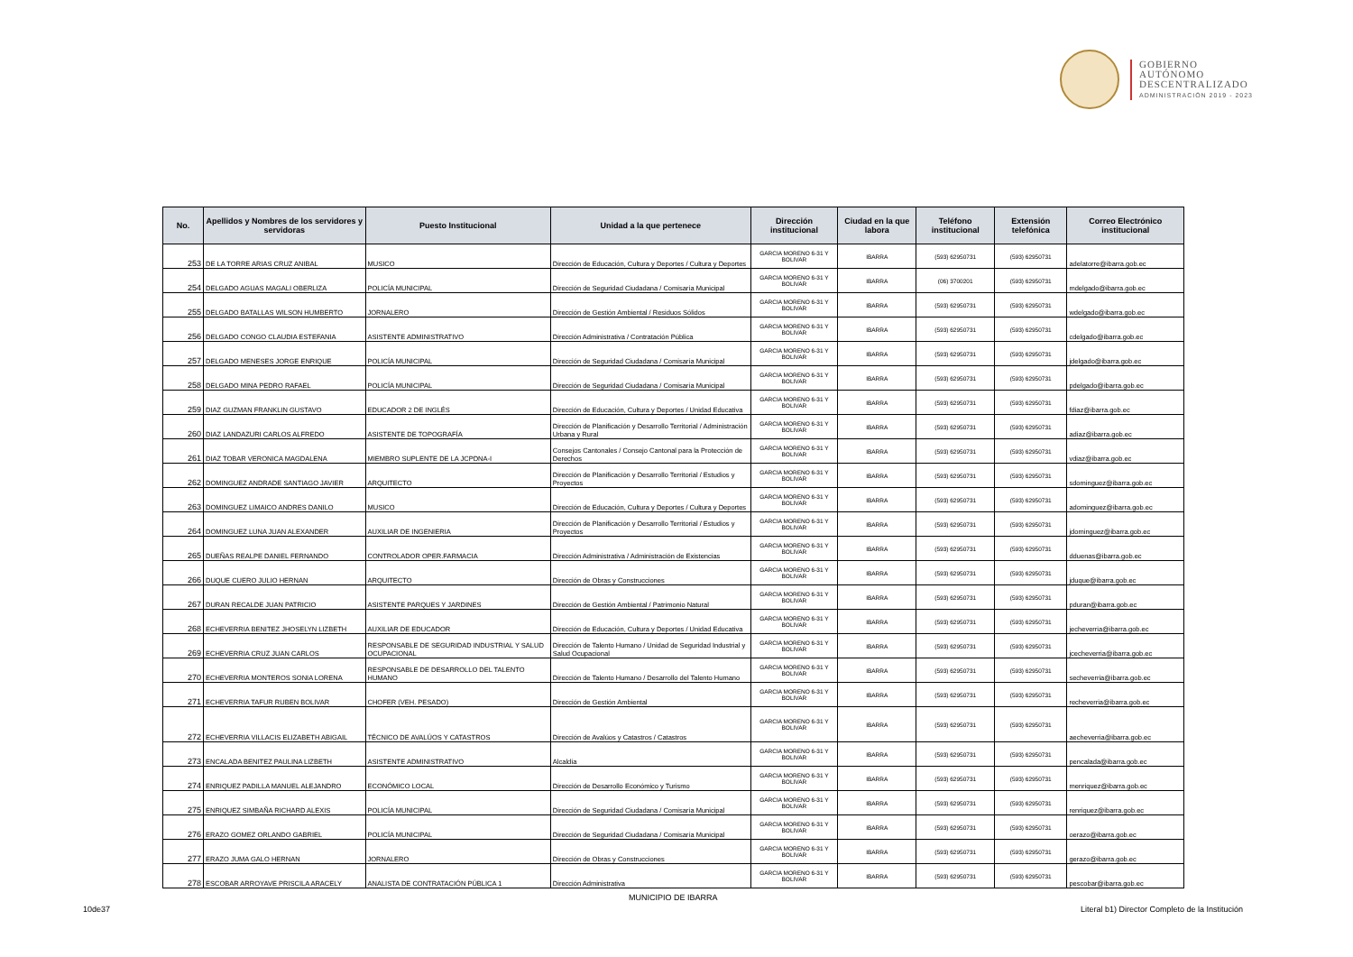GOBIERNO
AUTÓNOMO
DESCENTRALIZADO
ADMINISTRACIÓN 2019 - 2023
| No. | Apellidos y Nombres de los servidores y servidoras | Puesto Institucional | Unidad a la que pertenece | Dirección institucional | Ciudad en la que labora | Teléfono institucional | Extensión telefónica | Correo Electrónico institucional |
| --- | --- | --- | --- | --- | --- | --- | --- | --- |
| 253 | DE LA TORRE ARIAS CRUZ ANIBAL | MUSICO | Dirección de Educación, Cultura y Deportes / Cultura y Deportes | GARCIA MORENO 6-31 Y BOLIVAR | IBARRA | (593) 62950731 | (593) 62950731 | adelatorre@ibarra.gob.ec |
| 254 | DELGADO AGUAS MAGALI OBERLIZA | POLICÍA MUNICIPAL | Dirección de Seguridad Ciudadana / Comisaría Municipal | GARCIA MORENO 6-31 Y BOLIVAR | IBARRA | (06) 3700201 | (593) 62950731 | mdelgado@ibarra.gob.ec |
| 255 | DELGADO BATALLAS WILSON HUMBERTO | JORNALERO | Dirección de Gestión Ambiental / Residuos Sólidos | GARCIA MORENO 6-31 Y BOLIVAR | IBARRA | (593) 62950731 | (593) 62950731 | wdelgado@ibarra.gob.ec |
| 256 | DELGADO CONGO CLAUDIA ESTEFANIA | ASISTENTE ADMINISTRATIVO | Dirección Administrativa / Contratación Pública | GARCIA MORENO 6-31 Y BOLIVAR | IBARRA | (593) 62950731 | (593) 62950731 | cdelgado@ibarra.gob.ec |
| 257 | DELGADO MENESES JORGE ENRIQUE | POLICÍA MUNICIPAL | Dirección de Seguridad Ciudadana / Comisaría Municipal | GARCIA MORENO 6-31 Y BOLIVAR | IBARRA | (593) 62950731 | (593) 62950731 | jdelgado@ibarra.gob.ec |
| 258 | DELGADO MINA PEDRO RAFAEL | POLICÍA MUNICIPAL | Dirección de Seguridad Ciudadana / Comisaría Municipal | GARCIA MORENO 6-31 Y BOLIVAR | IBARRA | (593) 62950731 | (593) 62950731 | pdelgado@ibarra.gob.ec |
| 259 | DIAZ GUZMAN FRANKLIN GUSTAVO | EDUCADOR 2 DE INGLÉS | Dirección de Educación, Cultura y Deportes / Unidad Educativa | GARCIA MORENO 6-31 Y BOLIVAR | IBARRA | (593) 62950731 | (593) 62950731 | fdiaz@ibarra.gob.ec |
| 260 | DIAZ LANDAZURI CARLOS ALFREDO | ASISTENTE DE TOPOGRAFÍA | Dirección de Planificación y Desarrollo Territorial / Administración Urbana y Rural | GARCIA MORENO 6-31 Y BOLIVAR | IBARRA | (593) 62950731 | (593) 62950731 | adiaz@ibarra.gob.ec |
| 261 | DIAZ TOBAR VERONICA MAGDALENA | MIEMBRO SUPLENTE DE LA JCPDNA-I | Consejos Cantonales / Consejo Cantonal para la Protección de Derechos | GARCIA MORENO 6-31 Y BOLIVAR | IBARRA | (593) 62950731 | (593) 62950731 | vdiaz@ibarra.gob.ec |
| 262 | DOMINGUEZ ANDRADE SANTIAGO JAVIER | ARQUITECTO | Dirección de Planificación y Desarrollo Territorial / Estudios y Proyectos | GARCIA MORENO 6-31 Y BOLIVAR | IBARRA | (593) 62950731 | (593) 62950731 | sdominguez@ibarra.gob.ec |
| 263 | DOMINGUEZ LIMAICO ANDRES DANILO | MUSICO | Dirección de Educación, Cultura y Deportes / Cultura y Deportes | GARCIA MORENO 6-31 Y BOLIVAR | IBARRA | (593) 62950731 | (593) 62950731 | adominguez@ibarra.gob.ec |
| 264 | DOMINGUEZ LUNA JUAN ALEXANDER | AUXILIAR DE INGENIERIA | Dirección de Planificación y Desarrollo Territorial / Estudios y Proyectos | GARCIA MORENO 6-31 Y BOLIVAR | IBARRA | (593) 62950731 | (593) 62950731 | jdominguez@ibarra.gob.ec |
| 265 | DUEÑAS REALPE DANIEL FERNANDO | CONTROLADOR OPER.FARMACIA | Dirección Administrativa / Administración de Existencias | GARCIA MORENO 6-31 Y BOLIVAR | IBARRA | (593) 62950731 | (593) 62950731 | dduenas@ibarra.gob.ec |
| 266 | DUQUE CUERO JULIO HERNAN | ARQUITECTO | Dirección de Obras y Construcciones | GARCIA MORENO 6-31 Y BOLIVAR | IBARRA | (593) 62950731 | (593) 62950731 | jduque@ibarra.gob.ec |
| 267 | DURAN RECALDE JUAN PATRICIO | ASISTENTE PARQUES Y JARDINES | Dirección de Gestión Ambiental / Patrimonio Natural | GARCIA MORENO 6-31 Y BOLIVAR | IBARRA | (593) 62950731 | (593) 62950731 | pduran@ibarra.gob.ec |
| 268 | ECHEVERRIA BENITEZ JHOSELYN LIZBETH | AUXILIAR DE EDUCADOR | Dirección de Educación, Cultura y Deportes / Unidad Educativa | GARCIA MORENO 6-31 Y BOLIVAR | IBARRA | (593) 62950731 | (593) 62950731 | jecheverria@ibarra.gob.ec |
| 269 | ECHEVERRIA CRUZ JUAN CARLOS | RESPONSABLE DE SEGURIDAD INDUSTRIAL Y SALUD OCUPACIONAL | Dirección de Talento Humano / Unidad de Seguridad Industrial y Salud Ocupacional | GARCIA MORENO 6-31 Y BOLIVAR | IBARRA | (593) 62950731 | (593) 62950731 | jcecheverria@ibarra.gob.ec |
| 270 | ECHEVERRIA MONTEROS SONIA LORENA | RESPONSABLE DE DESARROLLO DEL TALENTO HUMANO | Dirección de Talento Humano / Desarrollo del Talento Humano | GARCIA MORENO 6-31 Y BOLIVAR | IBARRA | (593) 62950731 | (593) 62950731 | secheverria@ibarra.gob.ec |
| 271 | ECHEVERRIA TAFUR RUBEN BOLIVAR | CHOFER (VEH. PESADO) | Dirección de Gestión Ambiental | GARCIA MORENO 6-31 Y BOLIVAR | IBARRA | (593) 62950731 | (593) 62950731 | recheverria@ibarra.gob.ec |
| 272 | ECHEVERRIA VILLACIS ELIZABETH ABIGAIL | TÉCNICO DE AVALÚOS Y CATASTROS | Dirección de Avalúos y Catastros / Catastros | GARCIA MORENO 6-31 Y BOLIVAR | IBARRA | (593) 62950731 | (593) 62950731 | aecheverria@ibarra.gob.ec |
| 273 | ENCALADA BENITEZ PAULINA LIZBETH | ASISTENTE ADMINISTRATIVO | Alcaldía | GARCIA MORENO 6-31 Y BOLIVAR | IBARRA | (593) 62950731 | (593) 62950731 | pencalada@ibarra.gob.ec |
| 274 | ENRIQUEZ PADILLA MANUEL ALEJANDRO | ECONÓMICO LOCAL | Dirección de Desarrollo Económico y Turismo | GARCIA MORENO 6-31 Y BOLIVAR | IBARRA | (593) 62950731 | (593) 62950731 | menriquez@ibarra.gob.ec |
| 275 | ENRIQUEZ SIMBAÑA RICHARD ALEXIS | POLICÍA MUNICIPAL | Dirección de Seguridad Ciudadana / Comisaría Municipal | GARCIA MORENO 6-31 Y BOLIVAR | IBARRA | (593) 62950731 | (593) 62950731 | renriquez@ibarra.gob.ec |
| 276 | ERAZO GOMEZ ORLANDO GABRIEL | POLICÍA MUNICIPAL | Dirección de Seguridad Ciudadana / Comisaría Municipal | GARCIA MORENO 6-31 Y BOLIVAR | IBARRA | (593) 62950731 | (593) 62950731 | oerazo@ibarra.gob.ec |
| 277 | ERAZO JUMA GALO HERNAN | JORNALERO | Dirección de Obras y Construcciones | GARCIA MORENO 6-31 Y BOLIVAR | IBARRA | (593) 62950731 | (593) 62950731 | gerazo@ibarra.gob.ec |
| 278 | ESCOBAR ARROYAVE PRISCILA ARACELY | ANALISTA DE CONTRATACIÓN PÚBLICA 1 | Dirección Administrativa | GARCIA MORENO 6-31 Y BOLIVAR | IBARRA | (593) 62950731 | (593) 62950731 | pescobar@ibarra.gob.ec |
MUNICIPIO DE IBARRA
10de37
Literal b1) Director Completo de la Institución